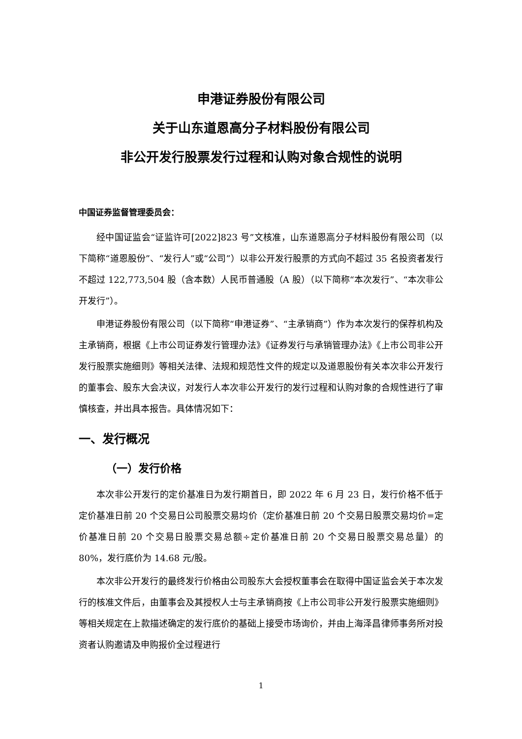申港证券股份有限公司
关于山东道恩高分子材料股份有限公司
非公开发行股票发行过程和认购对象合规性的说明
中国证券监督管理委员会：
经中国证监会“证监许可[2022]823 号”文核准，山东道恩高分子材料股份有限公司（以下简称“道恩股份”、“发行人”或“公司”）以非公开发行股票的方式向不超过 35 名投资者发行不超过 122,773,504 股（含本数）人民币普通股（A 股）（以下简称“本次发行”、“本次非公开发行”）。
申港证券股份有限公司（以下简称“申港证券”、“主承销商”）作为本次发行的保荐机构及主承销商，根据《上市公司证券发行管理办法》《证券发行与承销管理办法》《上市公司非公开发行股票实施细则》等相关法律、法规和规范性文件的规定以及道恩股份有关本次非公开发行的董事会、股东大会决议，对发行人本次非公开发行的发行过程和认购对象的合规性进行了审慎核查，并出具本报告。具体情况如下：
一、发行概况
（一）发行价格
本次非公开发行的定价基准日为发行期首日，即 2022 年 6 月 23 日，发行价格不低于定价基准日前 20 个交易日公司股票交易均价（定价基准日前 20 个交易日股票交易均价=定价基准日前 20 个交易日股票交易总额÷定价基准日前 20 个交易日股票交易总量）的 80%，发行底价为 14.68 元/股。
本次非公开发行的最终发行价格由公司股东大会授权董事会在取得中国证监会关于本次发行的核准文件后，由董事会及其授权人士与主承销商按《上市公司非公开发行股票实施细则》等相关规定在上款描述确定的发行底价的基础上接受市场询价，并由上海泽昌律师事务所对投资者认购邀请及申购报价全过程进行
1